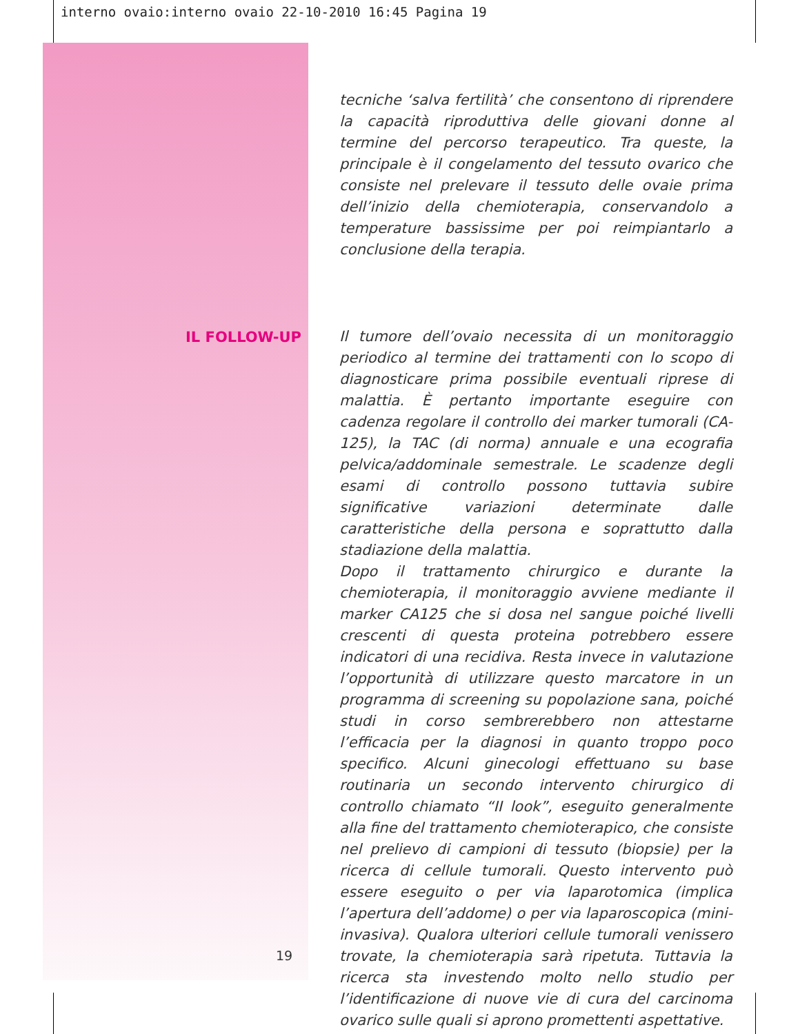interno ovaio:interno ovaio 22-10-2010 16:45 Pagina 19
tecniche ‘salva fertilità’ che consentono di riprendere la capacità riproduttiva delle giovani donne al termine del percorso terapeutico. Tra queste, la principale è il congelamento del tessuto ovarico che consiste nel prelevare il tessuto delle ovaie prima dell’inizio della chemioterapia, conservandolo a temperature bassissime per poi reimpiantarlo a conclusione della terapia.
IL FOLLOW-UP
Il tumore dell’ovaio necessita di un monitoraggio periodico al termine dei trattamenti con lo scopo di diagnosticare prima possibile eventuali riprese di malattia. È pertanto importante eseguire con cadenza regolare il controllo dei marker tumorali (CA-125), la TAC (di norma) annuale e una ecografia pelvica/addominale semestrale. Le scadenze degli esami di controllo possono tuttavia subire significative variazioni determinate dalle caratteristiche della persona e soprattutto dalla stadiazione della malattia.
Dopo il trattamento chirurgico e durante la chemioterapia, il monitoraggio avviene mediante il marker CA125 che si dosa nel sangue poiché livelli crescenti di questa proteina potrebbero essere indicatori di una recidiva. Resta invece in valutazione l’opportunità di utilizzare questo marcatore in un programma di screening su popolazione sana, poiché studi in corso sembrerebbero non attestarne l’efficacia per la diagnosi in quanto troppo poco specifico. Alcuni ginecologi effettuano su base routinaria un secondo intervento chirurgico di controllo chiamato “II look”, eseguito generalmente alla fine del trattamento chemioterapico, che consiste nel prelievo di campioni di tessuto (biopsie) per la ricerca di cellule tumorali. Questo intervento può essere eseguito o per via laparotomica (implica l’apertura dell’addome) o per via laparoscopica (mini-invasiva). Qualora ulteriori cellule tumorali venissero trovate, la chemioterapia sarà ripetuta. Tuttavia la ricerca sta investendo molto nello studio per l’identificazione di nuove vie di cura del carcinoma ovarico sulle quali si aprono promettenti aspettative.
19